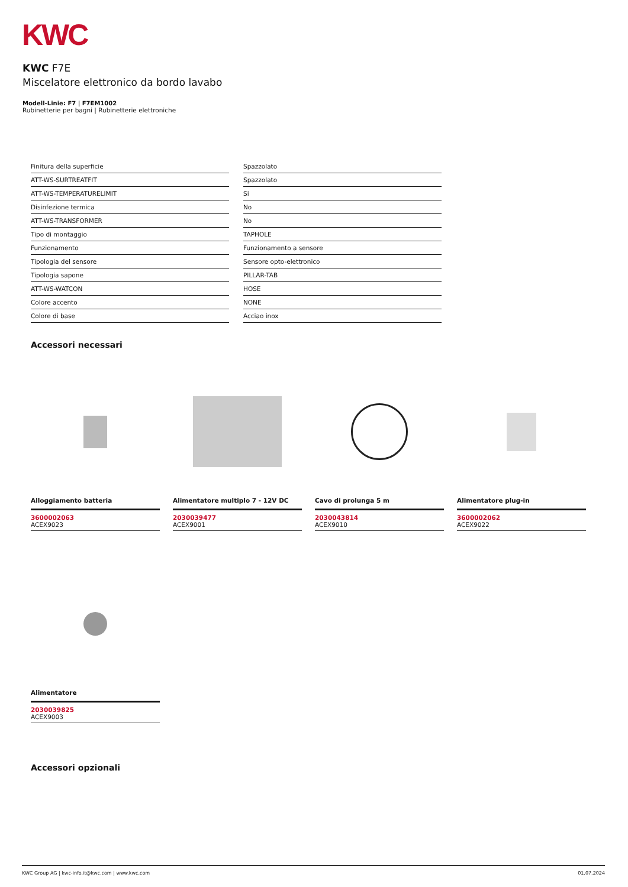KWC
KWC F7E
Miscelatore elettronico da bordo lavabo
Modell-Linie: F7 | F7EM1002
Rubinetterie per bagni | Rubinetterie elettroniche
| Finitura della superficie | Spazzolato |
| ATT-WS-SURTREATFIT | Spazzolato |
| ATT-WS-TEMPERATURELIMIT | Si |
| Disinfezione termica | No |
| ATT-WS-TRANSFORMER | No |
| Tipo di montaggio | TAPHOLE |
| Funzionamento | Funzionamento a sensore |
| Tipologia del sensore | Sensore opto-elettronico |
| Tipologia sapone | PILLAR-TAB |
| ATT-WS-WATCON | HOSE |
| Colore accento | NONE |
| Colore di base | Acciao inox |
Accessori necessari
Alloggiamento batteria
3600002063
ACEX9023
Alimentatore multiplo 7 - 12V DC
2030039477
ACEX9001
Cavo di prolunga 5 m
2030043814
ACEX9010
Alimentatore plug-in
3600002062
ACEX9022
Alimentatore
2030039825
ACEX9003
Accessori opzionali
KWC Group AG | kwc-info.it@kwc.com | www.kwc.com 01.07.2024